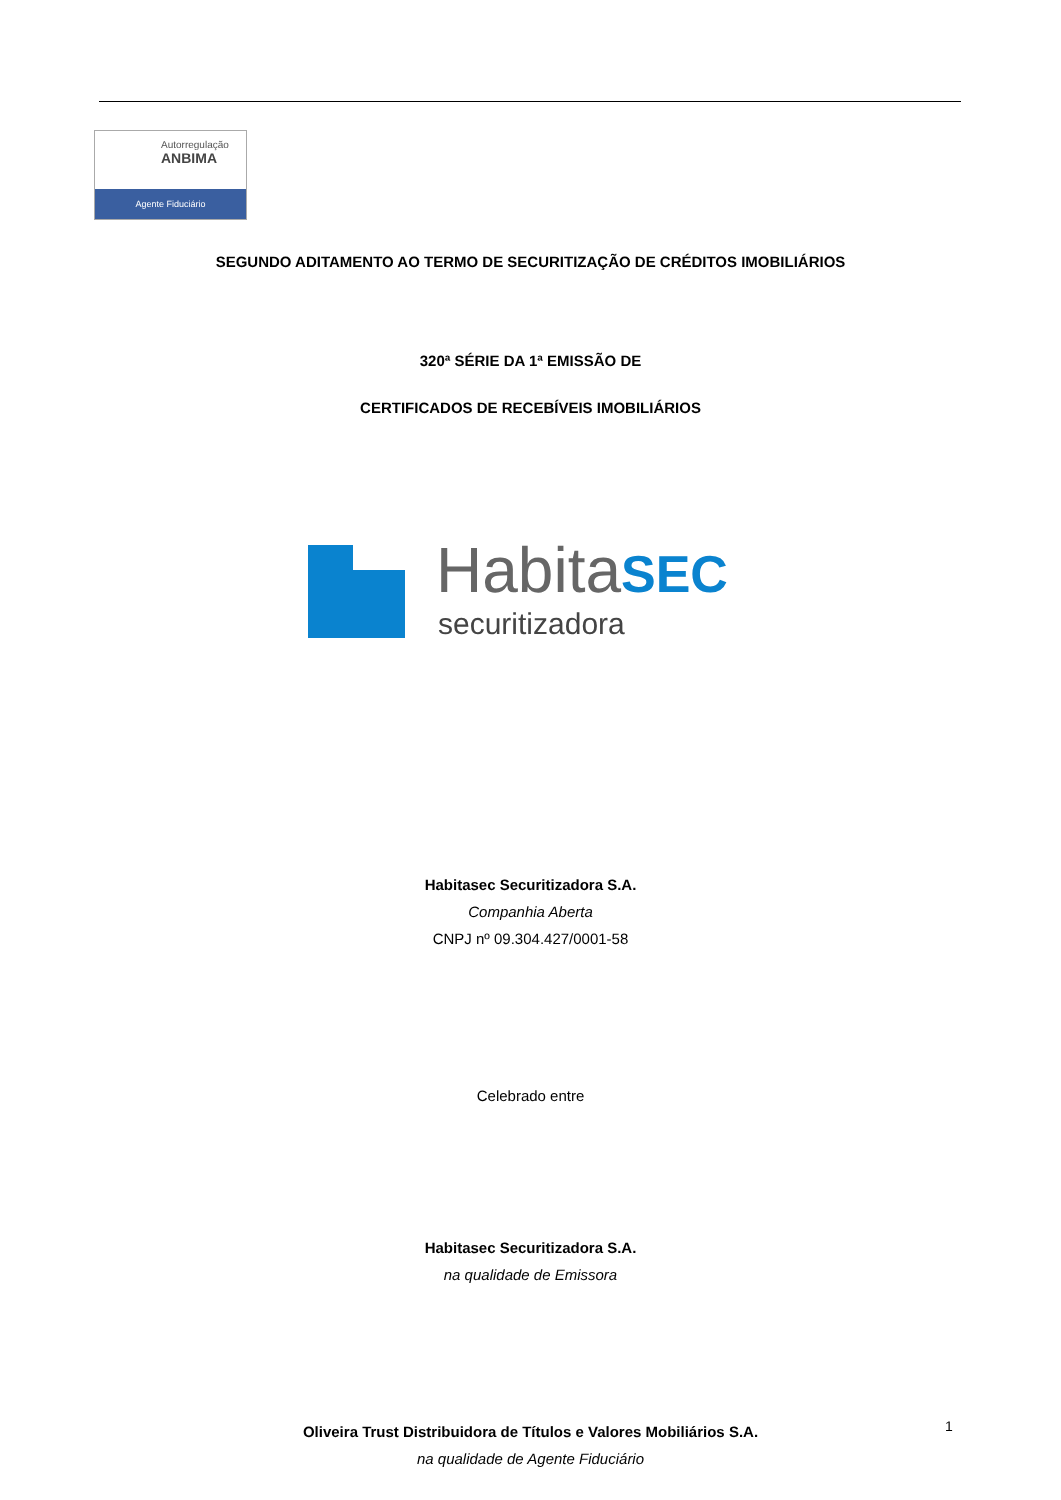Autorregulação
ANBIMA
Agente Fiduciário
SEGUNDO ADITAMENTO AO TERMO DE SECURITIZAÇÃO DE CRÉDITOS IMOBILIÁRIOS
320ª SÉRIE DA 1ª EMISSÃO DE
CERTIFICADOS DE RECEBÍVEIS IMOBILIÁRIOS
HabitaSEC
securitizadora
Habitasec Securitizadora S.A.
Companhia Aberta
CNPJ nº 09.304.427/0001-58
Celebrado entre
Habitasec Securitizadora S.A.
na qualidade de Emissora
Oliveira Trust Distribuidora de Títulos e Valores Mobiliários S.A.
na qualidade de Agente Fiduciário
1